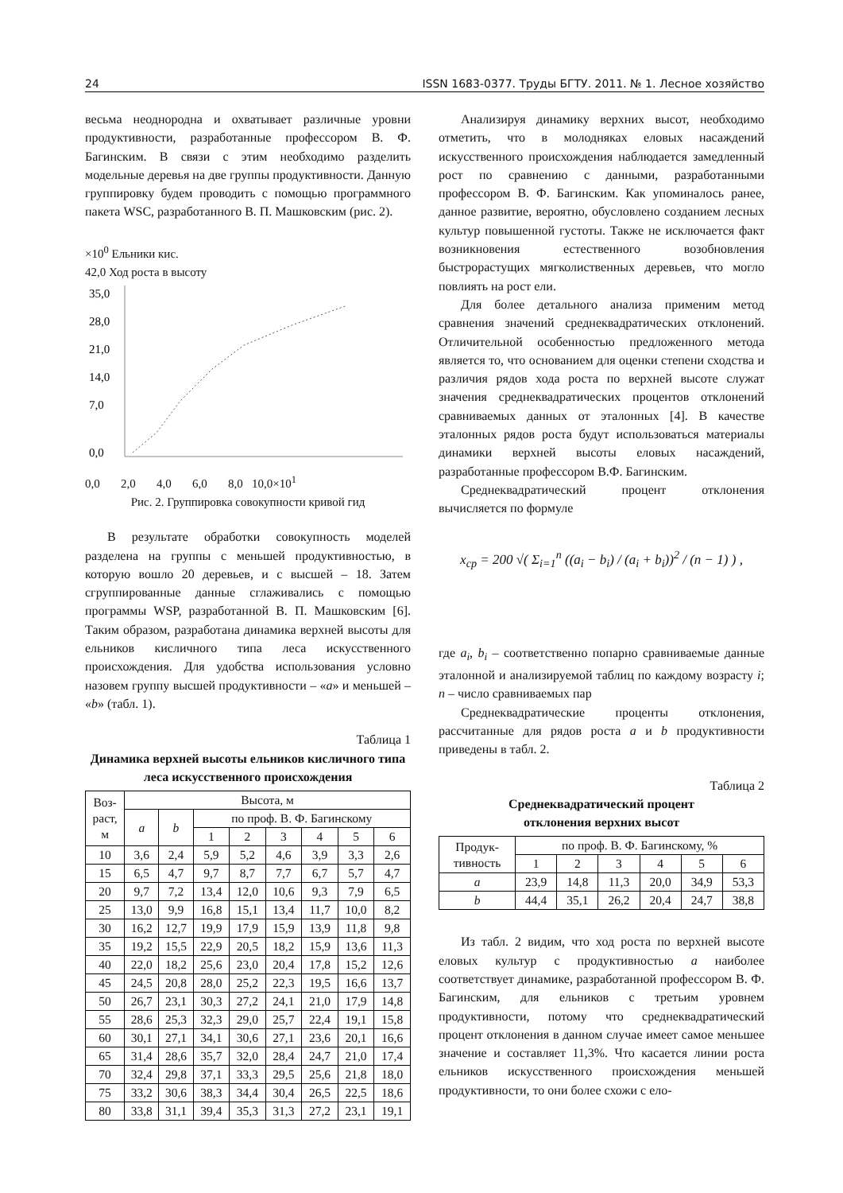24 ISSN 1683-0377. Труды БГТУ. 2011. № 1. Лесное хозяйство
весьма неоднородна и охватывает различные уровни продуктивности, разработанные профессором В. Ф. Багинским. В связи с этим необходимо разделить модельные деревья на две группы продуктивности. Данную группировку будем проводить с помощью программного пакета WSC, разработанного В. П. Машковским (рис. 2).
×10<sup>0</sup> Ельники кис.
42,0 Ход роста в высоту
35,0
28,0
21,0
14,0
7,0
0,0
0,0 2,0 4,0 6,0 8,0 10,0×10<sup>1</sup>
Рис. 2. Группировка совокупности кривой гид
В результате обработки совокупность моделей разделена на группы с меньшей продуктивностью, в которую вошло 20 деревьев, и с высшей – 18. Затем сгруппированные данные сглаживались с помощью программы WSP, разработанной В. П. Машковским [6]. Таким образом, разработана динамика верхней высоты для ельников кисличного типа леса искусственного происхождения. Для удобства использования условно назовем группу высшей продуктивности – «a» и меньшей – «b» (табл. 1).
Таблица 1
Динамика верхней высоты ельников кисличного типа леса искусственного происхождения
| Воз- раст, м | Высота, м | | | | | | | |
| --- | --- | --- | --- | --- | --- | --- | --- | --- |
| | a | b | по проф. В. Ф. Багинскому | | | | | |
| | | | 1 | 2 | 3 | 4 | 5 | 6 |
| 10 | 3,6 | 2,4 | 5,9 | 5,2 | 4,6 | 3,9 | 3,3 | 2,6 |
| 15 | 6,5 | 4,7 | 9,7 | 8,7 | 7,7 | 6,7 | 5,7 | 4,7 |
| 20 | 9,7 | 7,2 | 13,4 | 12,0 | 10,6 | 9,3 | 7,9 | 6,5 |
| 25 | 13,0 | 9,9 | 16,8 | 15,1 | 13,4 | 11,7 | 10,0 | 8,2 |
| 30 | 16,2 | 12,7 | 19,9 | 17,9 | 15,9 | 13,9 | 11,8 | 9,8 |
| 35 | 19,2 | 15,5 | 22,9 | 20,5 | 18,2 | 15,9 | 13,6 | 11,3 |
| 40 | 22,0 | 18,2 | 25,6 | 23,0 | 20,4 | 17,8 | 15,2 | 12,6 |
| 45 | 24,5 | 20,8 | 28,0 | 25,2 | 22,3 | 19,5 | 16,6 | 13,7 |
| 50 | 26,7 | 23,1 | 30,3 | 27,2 | 24,1 | 21,0 | 17,9 | 14,8 |
| 55 | 28,6 | 25,3 | 32,3 | 29,0 | 25,7 | 22,4 | 19,1 | 15,8 |
| 60 | 30,1 | 27,1 | 34,1 | 30,6 | 27,1 | 23,6 | 20,1 | 16,6 |
| 65 | 31,4 | 28,6 | 35,7 | 32,0 | 28,4 | 24,7 | 21,0 | 17,4 |
| 70 | 32,4 | 29,8 | 37,1 | 33,3 | 29,5 | 25,6 | 21,8 | 18,0 |
| 75 | 33,2 | 30,6 | 38,3 | 34,4 | 30,4 | 26,5 | 22,5 | 18,6 |
| 80 | 33,8 | 31,1 | 39,4 | 35,3 | 31,3 | 27,2 | 23,1 | 19,1 |
Анализируя динамику верхних высот, необходимо отметить, что в молодняках еловых насаждений искусственного происхождения наблюдается замедленный рост по сравнению с данными, разработанными профессором В. Ф. Багинским. Как упоминалось ранее, данное развитие, вероятно, обусловлено созданием лесных культур повышенной густоты. Также не исключается факт возникновения естественного возобновления быстрорастущих мягколиственных деревьев, что могло повлиять на рост ели.
Для более детального анализа применим метод сравнения значений среднеквадратических отклонений. Отличительной особенностью предложенного метода является то, что основанием для оценки степени сходства и различия рядов хода роста по верхней высоте служат значения среднеквадратических процентов отклонений сравниваемых данных от эталонных [4]. В качестве эталонных рядов роста будут использоваться материалы динамики верхней высоты еловых насаждений, разработанные профессором В.Ф. Багинским.
Среднеквадратический процент отклонения вычисляется по формуле
x<sub>ср</sub> = 200 √( Σ<sub>i=1</sub><sup>n</sup> ((a<sub>i</sub> − b<sub>i</sub>) / (a<sub>i</sub> + b<sub>i</sub>))<sup>2</sup> / (n − 1) ) ,
где a<sub>i</sub>, b<sub>i</sub> – соответственно попарно сравниваемые данные эталонной и анализируемой таблиц по каждому возрасту i; n – число сравниваемых пар
Среднеквадратические проценты отклонения, рассчитанные для рядов роста a и b продуктивности приведены в табл. 2.
Таблица 2
Среднеквадратический процент
отклонения верхних высот
| Продук- тивность | по проф. В. Ф. Багинскому, % | | | | | |
| --- | --- | --- | --- | --- | --- | --- |
| | 1 | 2 | 3 | 4 | 5 | 6 |
| a | 23,9 | 14,8 | 11,3 | 20,0 | 34,9 | 53,3 |
| b | 44,4 | 35,1 | 26,2 | 20,4 | 24,7 | 38,8 |
Из табл. 2 видим, что ход роста по верхней высоте еловых культур с продуктивностью a наиболее соответствует динамике, разработанной профессором В. Ф. Багинским, для ельников с третьим уровнем продуктивности, потому что среднеквадратический процент отклонения в данном случае имеет самое меньшее значение и составляет 11,3%. Что касается линии роста ельников искусственного происхождения меньшей продуктивности, то они более схожи с ело-